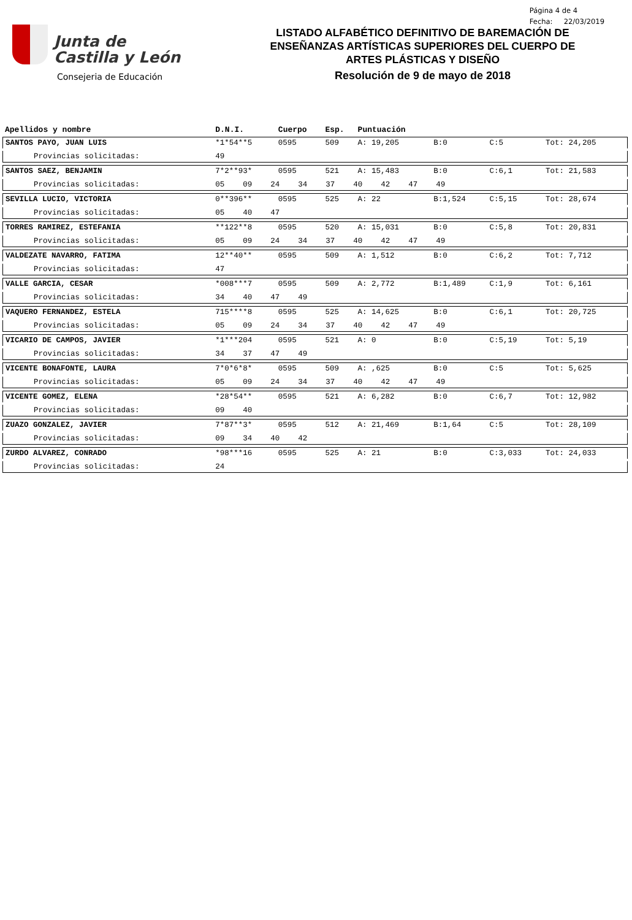Junta de
Castilla y León
Consejeria de Educación
LISTADO ALFABÉTICO DEFINITIVO DE BAREMACIÓN DE
ENSEÑANZAS ARTÍSTICAS SUPERIORES DEL CUERPO DE
ARTES PLÁSTICAS Y DISEÑO
Resolución de 9 de mayo de 2018
Página 4 de 4
Fecha: 22/03/2019
| Apellidos y nombre | D.N.I. | Cuerpo | Esp. | Puntuación | | | |
| --- | --- | --- | --- | --- | --- | --- | --- |
| SANTOS PAYO, JUAN LUIS | *1*54**5 | 0595 | 509 | A: 19,205 | B:0 | C:5 | Tot: 24,205 |
| Provincias solicitadas: | 49 | | | | | | |
| SANTOS SAEZ, BENJAMIN | 7*2**93* | 0595 | 521 | A: 15,483 | B:0 | C:6,1 | Tot: 21,583 |
| Provincias solicitadas: | 05 09 24 34 37 40 42 47 49 | | | | | | |
| SEVILLA LUCIO, VICTORIA | 0**396** | 0595 | 525 | A: 22 | B:1,524 | C:5,15 | Tot: 28,674 |
| Provincias solicitadas: | 05 40 47 | | | | | | |
| TORRES RAMIREZ, ESTEFANIA | **122**8 | 0595 | 520 | A: 15,031 | B:0 | C:5,8 | Tot: 20,831 |
| Provincias solicitadas: | 05 09 24 34 37 40 42 47 49 | | | | | | |
| VALDEZATE NAVARRO, FATIMA | 12**40** | 0595 | 509 | A: 1,512 | B:0 | C:6,2 | Tot: 7,712 |
| Provincias solicitadas: | 47 | | | | | | |
| VALLE GARCIA, CESAR | *008***7 | 0595 | 509 | A: 2,772 | B:1,489 | C:1,9 | Tot: 6,161 |
| Provincias solicitadas: | 34 40 47 49 | | | | | | |
| VAQUERO FERNANDEZ, ESTELA | 715****8 | 0595 | 525 | A: 14,625 | B:0 | C:6,1 | Tot: 20,725 |
| Provincias solicitadas: | 05 09 24 34 37 40 42 47 49 | | | | | | |
| VICARIO DE CAMPOS, JAVIER | *1***204 | 0595 | 521 | A: 0 | B:0 | C:5,19 | Tot: 5,19 |
| Provincias solicitadas: | 34 37 47 49 | | | | | | |
| VICENTE BONAFONTE, LAURA | 7*0*6*8* | 0595 | 509 | A: ,625 | B:0 | C:5 | Tot: 5,625 |
| Provincias solicitadas: | 05 09 24 34 37 40 42 47 49 | | | | | | |
| VICENTE GOMEZ, ELENA | *28*54** | 0595 | 521 | A: 6,282 | B:0 | C:6,7 | Tot: 12,982 |
| Provincias solicitadas: | 09 40 | | | | | | |
| ZUAZO GONZALEZ, JAVIER | 7*87**3* | 0595 | 512 | A: 21,469 | B:1,64 | C:5 | Tot: 28,109 |
| Provincias solicitadas: | 09 34 40 42 | | | | | | |
| ZURDO ALVAREZ, CONRADO | *98***16 | 0595 | 525 | A: 21 | B:0 | C:3,033 | Tot: 24,033 |
| Provincias solicitadas: | 24 | | | | | | |